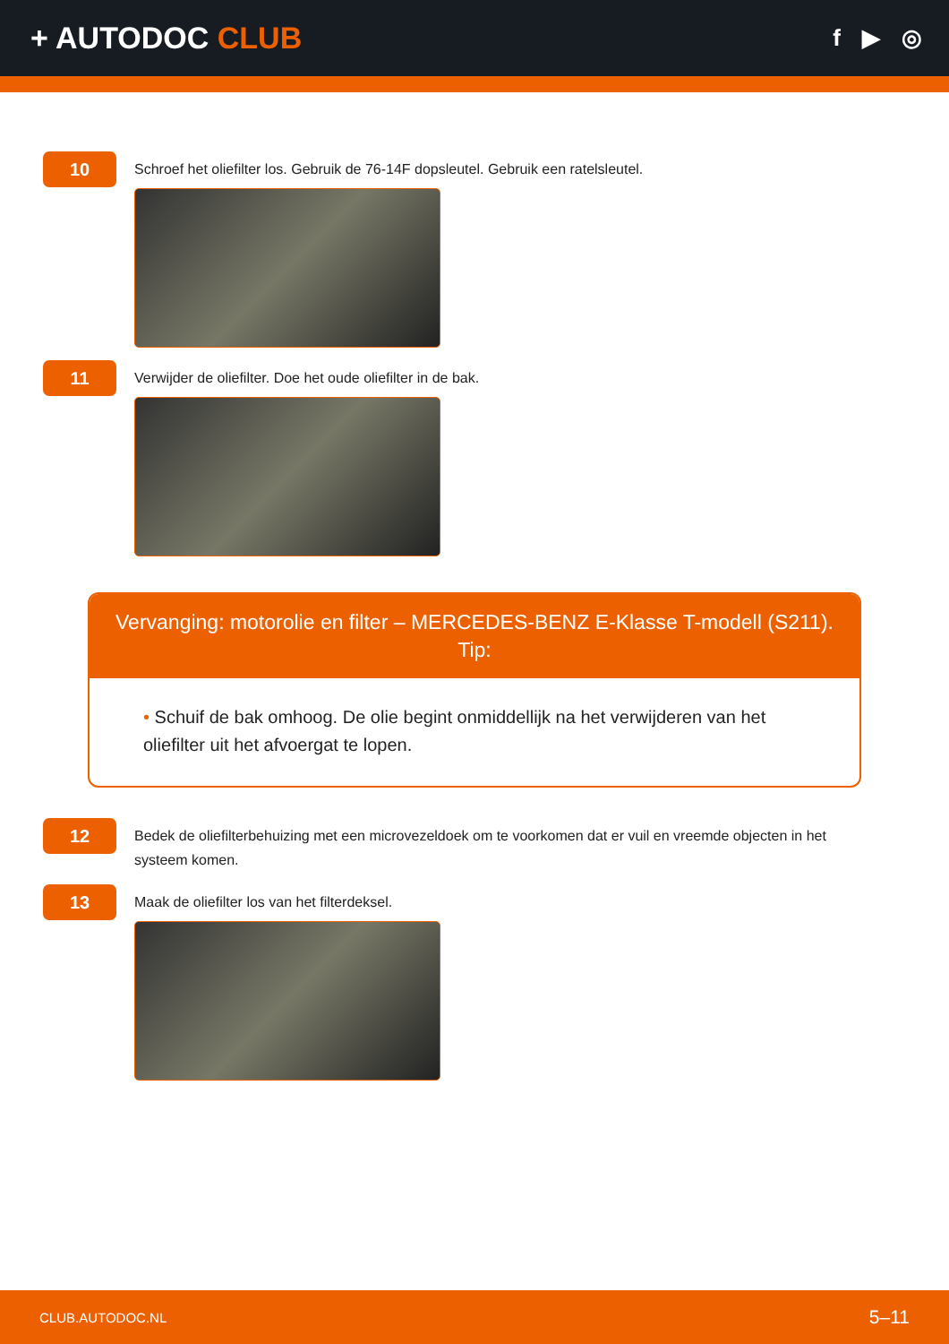+ AUTODOC CLUB
f ▶ ◎
10
Schroef het oliefilter los. Gebruik de 76-14F dopsleutel. Gebruik een ratelsleutel.
11
Verwijder de oliefilter. Doe het oude oliefilter in de bak.
Vervanging: motorolie en filter – MERCEDES-BENZ E-Klasse T-modell (S211).
Tip:
• Schuif de bak omhoog. De olie begint onmiddellijk na het verwijderen van het oliefilter uit het afvoergat te lopen.
12
Bedek de oliefilterbehuizing met een microvezeldoek om te voorkomen dat er vuil en vreemde objecten in het systeem komen.
13
Maak de oliefilter los van het filterdeksel.
CLUB.AUTODOC.NL 5–11